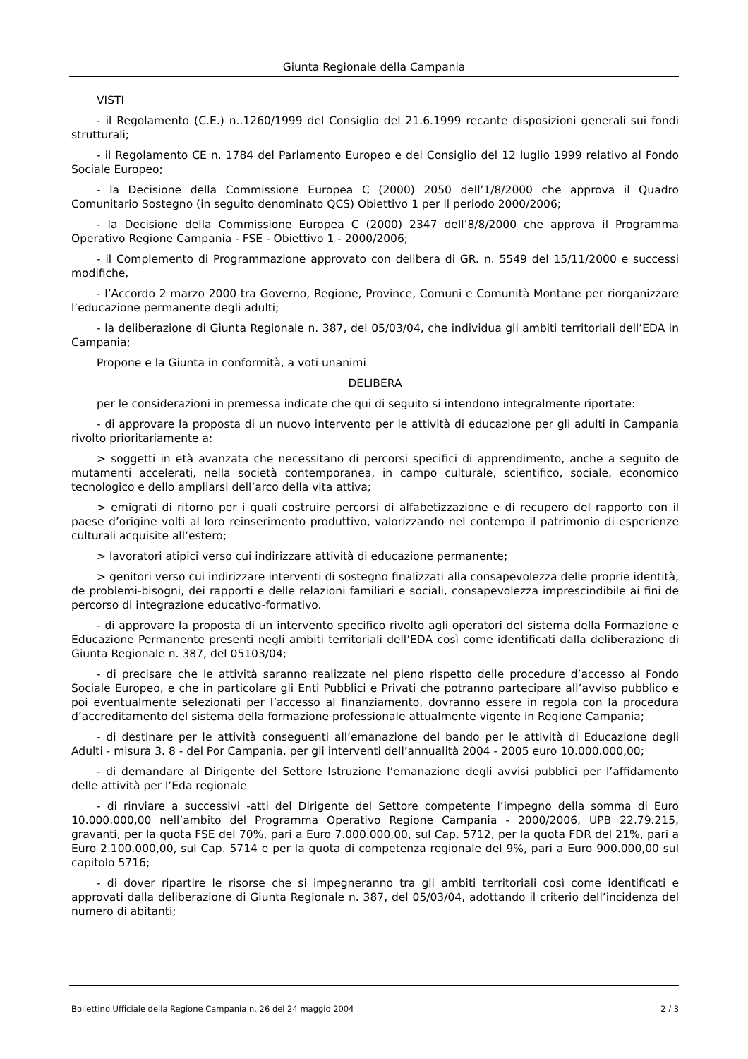Giunta Regionale della Campania
VISTI
- il Regolamento (C.E.) n..1260/1999 del Consiglio del 21.6.1999 recante disposizioni generali sui fondi strutturali;
- il Regolamento CE n. 1784 del Parlamento Europeo e del Consiglio del 12 luglio 1999 relativo al Fondo Sociale Europeo;
- la Decisione della Commissione Europea C (2000) 2050 dell’1/8/2000 che approva il Quadro Comunitario Sostegno (in seguito denominato QCS) Obiettivo 1 per il periodo 2000/2006;
- la Decisione della Commissione Europea C (2000) 2347 dell’8/8/2000 che approva il Programma Operativo Regione Campania - FSE - Obiettivo 1 - 2000/2006;
- il Complemento di Programmazione approvato con delibera di GR. n. 5549 del 15/11/2000 e successi modifiche,
- l’Accordo 2 marzo 2000 tra Governo, Regione, Province, Comuni e Comunità Montane per riorganizzare l’educazione permanente degli adulti;
- la deliberazione di Giunta Regionale n. 387, del 05/03/04, che individua gli ambiti territoriali dell’EDA in Campania;
Propone e la Giunta in conformità, a voti unanimi
DELIBERA
per le considerazioni in premessa indicate che qui di seguito si intendono integralmente riportate:
- di approvare la proposta di un nuovo intervento per le attività di educazione per gli adulti in Campania rivolto prioritariamente a:
> soggetti in età avanzata che necessitano di percorsi specifici di apprendimento, anche a seguito de mutamenti accelerati, nella società contemporanea, in campo culturale, scientifico, sociale, economico tecnologico e dello ampliarsi dell’arco della vita attiva;
> emigrati di ritorno per i quali costruire percorsi di alfabetizzazione e di recupero del rapporto con il paese d’origine volti al loro reinserimento produttivo, valorizzando nel contempo il patrimonio di esperienze culturali acquisite all’estero;
> lavoratori atipici verso cui indirizzare attività di educazione permanente;
> genitori verso cui indirizzare interventi di sostegno finalizzati alla consapevolezza delle proprie identità, de problemi-bisogni, dei rapporti e delle relazioni familiari e sociali, consapevolezza imprescindibile ai fini de percorso di integrazione educativo-formativo.
- di approvare la proposta di un intervento specifico rivolto agli operatori del sistema della Formazione e Educazione Permanente presenti negli ambiti territoriali dell’EDA così come identificati dalla deliberazione di Giunta Regionale n. 387, del 05103/04;
- di precisare che le attività saranno realizzate nel pieno rispetto delle procedure d’accesso al Fondo Sociale Europeo, e che in particolare gli Enti Pubblici e Privati che potranno partecipare all’avviso pubblico e poi eventualmente selezionati per l’accesso al finanziamento, dovranno essere in regola con la procedura d’accreditamento del sistema della formazione professionale attualmente vigente in Regione Campania;
- di destinare per le attività conseguenti all’emanazione del bando per le attività di Educazione degli Adulti - misura 3. 8 - del Por Campania, per gli interventi dell’annualità 2004 - 2005 euro 10.000.000,00;
- di demandare al Dirigente del Settore Istruzione l’emanazione degli avvisi pubblici per l’affidamento delle attività per l’Eda regionale
- di rinviare a successivi -atti del Dirigente del Settore competente l’impegno della somma di Euro 10.000.000,00 nell’ambito del Programma Operativo Regione Campania - 2000/2006, UPB 22.79.215, gravanti, per la quota FSE del 70%, pari a Euro 7.000.000,00, sul Cap. 5712, per la quota FDR del 21%, pari a Euro 2.100.000,00, sul Cap. 5714 e per la quota di competenza regionale del 9%, pari a Euro 900.000,00 sul capitolo 5716;
- di dover ripartire le risorse che si impegneranno tra gli ambiti territoriali così come identificati e approvati dalla deliberazione di Giunta Regionale n. 387, del 05/03/04, adottando il criterio dell’incidenza del numero di abitanti;
Bollettino Ufficiale della Regione Campania n. 26 del 24 maggio 2004 2 / 3